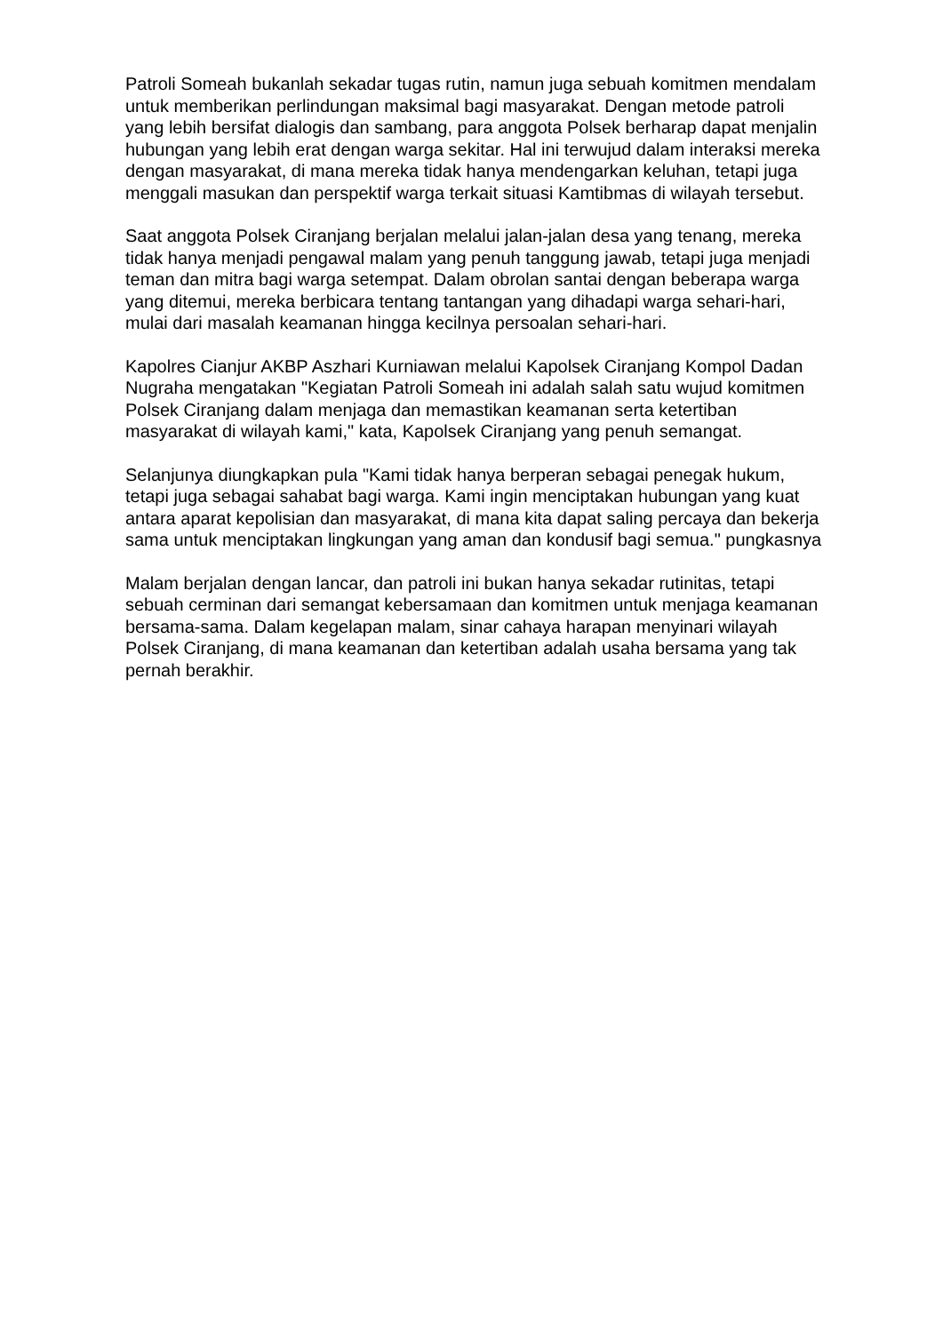Patroli Someah bukanlah sekadar tugas rutin, namun juga sebuah komitmen mendalam untuk memberikan perlindungan maksimal bagi masyarakat. Dengan metode patroli yang lebih bersifat dialogis dan sambang, para anggota Polsek berharap dapat menjalin hubungan yang lebih erat dengan warga sekitar. Hal ini terwujud dalam interaksi mereka dengan masyarakat, di mana mereka tidak hanya mendengarkan keluhan, tetapi juga menggali masukan dan perspektif warga terkait situasi Kamtibmas di wilayah tersebut.
Saat anggota Polsek Ciranjang berjalan melalui jalan-jalan desa yang tenang, mereka tidak hanya menjadi pengawal malam yang penuh tanggung jawab, tetapi juga menjadi teman dan mitra bagi warga setempat. Dalam obrolan santai dengan beberapa warga yang ditemui, mereka berbicara tentang tantangan yang dihadapi warga sehari-hari, mulai dari masalah keamanan hingga kecilnya persoalan sehari-hari.
Kapolres Cianjur AKBP Aszhari Kurniawan melalui Kapolsek Ciranjang Kompol Dadan Nugraha mengatakan "Kegiatan Patroli Someah ini adalah salah satu wujud komitmen Polsek Ciranjang dalam menjaga dan memastikan keamanan serta ketertiban masyarakat di wilayah kami," kata, Kapolsek Ciranjang yang penuh semangat.
Selanjunya diungkapkan pula "Kami tidak hanya berperan sebagai penegak hukum, tetapi juga sebagai sahabat bagi warga. Kami ingin menciptakan hubungan yang kuat antara aparat kepolisian dan masyarakat, di mana kita dapat saling percaya dan bekerja sama untuk menciptakan lingkungan yang aman dan kondusif bagi semua." pungkasnya
Malam berjalan dengan lancar, dan patroli ini bukan hanya sekadar rutinitas, tetapi sebuah cerminan dari semangat kebersamaan dan komitmen untuk menjaga keamanan bersama-sama. Dalam kegelapan malam, sinar cahaya harapan menyinari wilayah Polsek Ciranjang, di mana keamanan dan ketertiban adalah usaha bersama yang tak pernah berakhir.